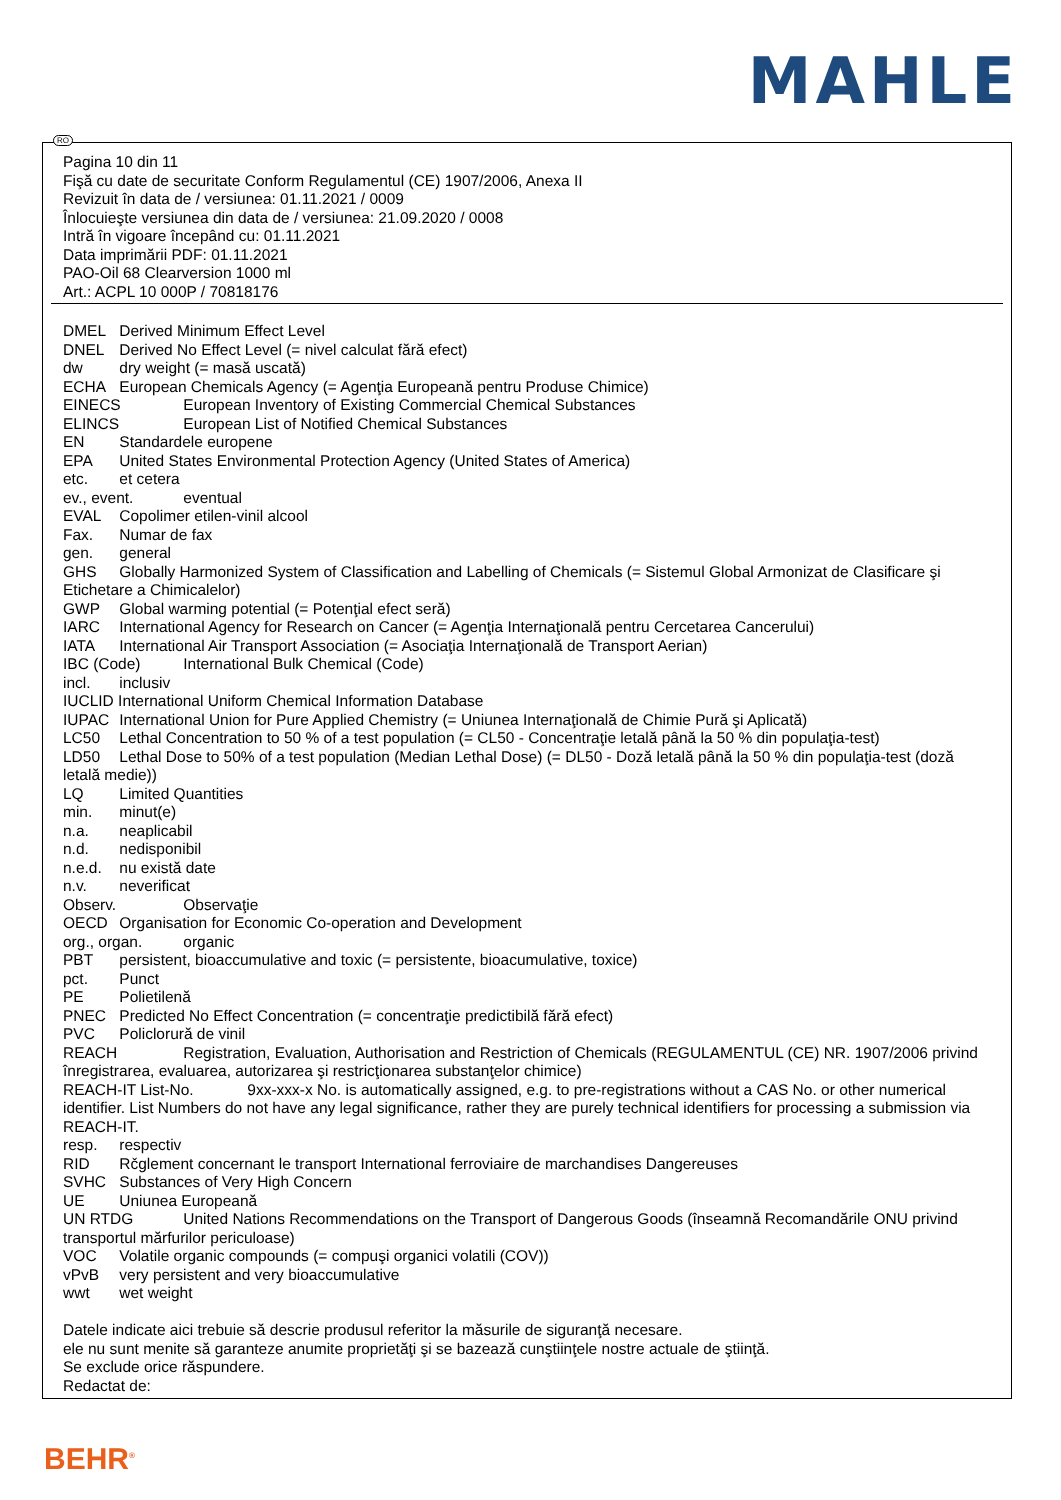MAHLE
RO
Pagina 10 din 11
Fişă cu date de securitate Conform Regulamentul (CE) 1907/2006, Anexa II
Revizuit în data de / versiunea: 01.11.2021 / 0009
Înlocuieşte versiunea din data de / versiunea: 21.09.2020 / 0008
Intră în vigoare începând cu: 01.11.2021
Data imprimării PDF: 01.11.2021
PAO-Oil 68 Clearversion 1000 ml
Art.: ACPL 10 000P / 70818176
DMEL Derived Minimum Effect Level
DNEL Derived No Effect Level (= nivel calculat fără efect)
dw dry weight (= masă uscată)
ECHA European Chemicals Agency (= Agenţia Europeană pentru Produse Chimice)
EINECS European Inventory of Existing Commercial Chemical Substances
ELINCS European List of Notified Chemical Substances
EN Standardele europene
EPA United States Environmental Protection Agency (United States of America)
etc. et cetera
ev., event. eventual
EVAL Copolimer etilen-vinil alcool
Fax. Numar de fax
gen. general
GHS Globally Harmonized System of Classification and Labelling of Chemicals (= Sistemul Global Armonizat de Clasificare şi Etichetare a Chimicalelor)
GWP Global warming potential (= Potenţial efect seră)
IARC International Agency for Research on Cancer (= Agenţia Internaţională pentru Cercetarea Cancerului)
IATA International Air Transport Association (= Asociaţia Internaţională de Transport Aerian)
IBC (Code) International Bulk Chemical (Code)
incl. inclusiv
IUCLID International Uniform Chemical Information Database
IUPAC International Union for Pure Applied Chemistry (= Uniunea Internaţională de Chimie Pură şi Aplicată)
LC50 Lethal Concentration to 50 % of a test population (= CL50 - Concentraţie letală până la 50 % din populaţia-test)
LD50 Lethal Dose to 50% of a test population (Median Lethal Dose) (= DL50 - Doză letală până la 50 % din populaţia-test (doză letală medie))
LQ Limited Quantities
min. minut(e)
n.a. neaplicabil
n.d. nedisponibil
n.e.d. nu există date
n.v. neverificat
Observ. Observaţie
OECD Organisation for Economic Co-operation and Development
org., organ. organic
PBT persistent, bioaccumulative and toxic (= persistente, bioacumulative, toxice)
pct. Punct
PE Polietilenă
PNEC Predicted No Effect Concentration (= concentraţie predictibilă fără efect)
PVC Policlorură de vinil
REACH Registration, Evaluation, Authorisation and Restriction of Chemicals (REGULAMENTUL (CE) NR. 1907/2006 privind înregistrarea, evaluarea, autorizarea şi restricţionarea substanţelor chimice)
REACH-IT List-No. 9xx-xxx-x No. is automatically assigned, e.g. to pre-registrations without a CAS No. or other numerical identifier. List Numbers do not have any legal significance, rather they are purely technical identifiers for processing a submission via REACH-IT.
resp. respectiv
RID Rčglement concernant le transport International ferroviaire de marchandises Dangereuses
SVHC Substances of Very High Concern
UE Uniunea Europeană
UN RTDG United Nations Recommendations on the Transport of Dangerous Goods (înseamnă Recomandările ONU privind transportul mărfurilor periculoase)
VOC Volatile organic compounds (= compuşi organici volatili (COV))
vPvB very persistent and very bioaccumulative
wwt wet weight
Datele indicate aici trebuie să descrie produsul referitor la măsurile de siguranţă necesare.
ele nu sunt menite să garanteze anumite proprietăţi şi se bazează cunştiinţele nostre actuale de ştiinţă.
Se exclude orice răspundere.
Redactat de:
BEHR<sup>®</sup>